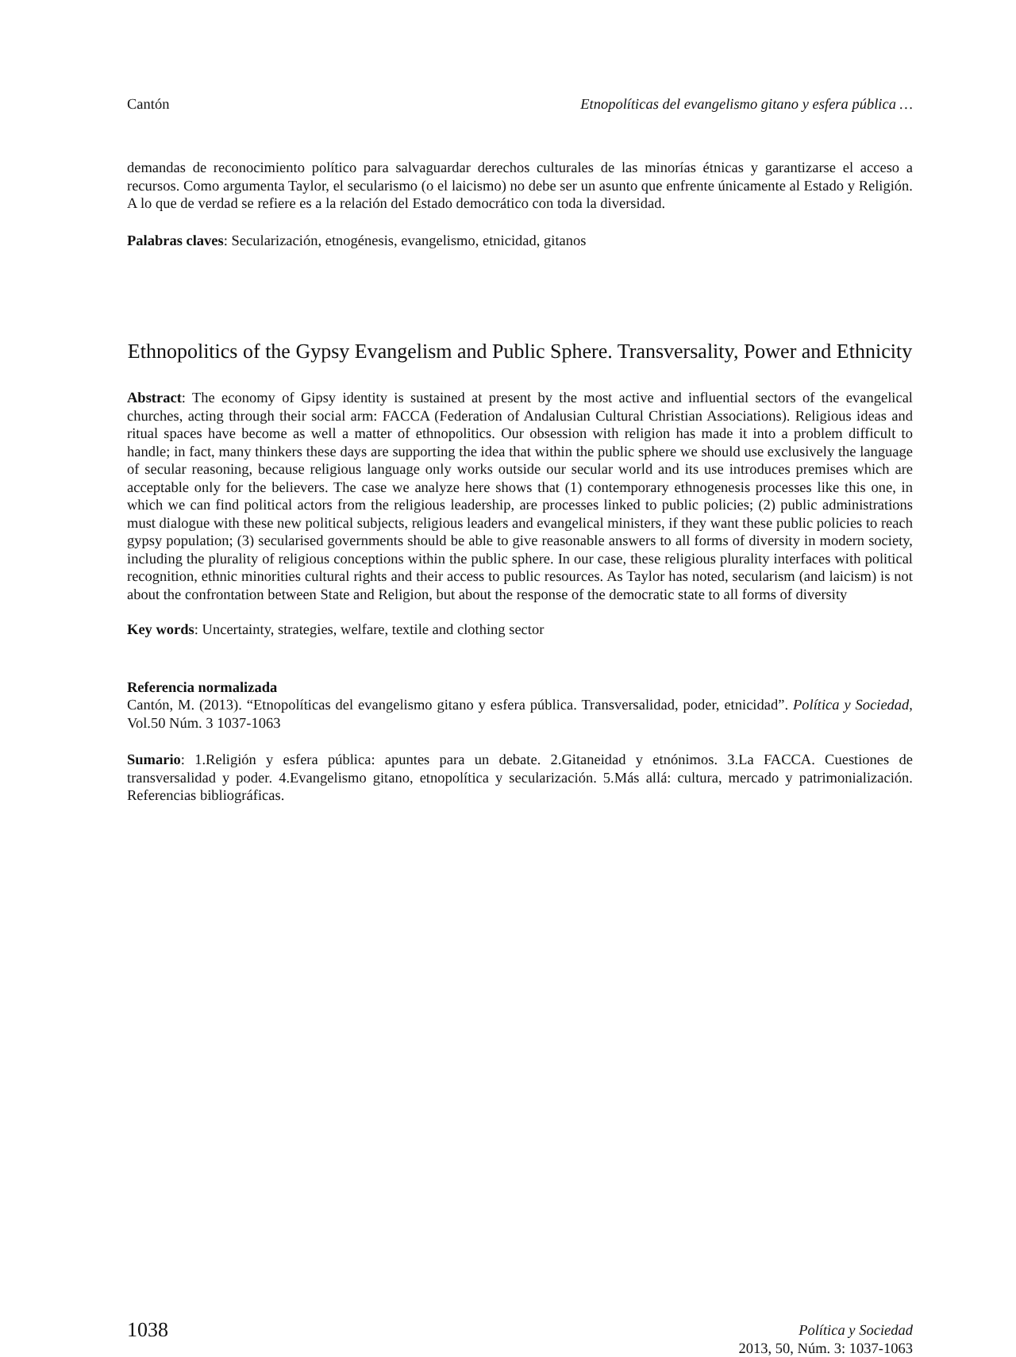Cantón Etnopolíticas del evangelismo gitano y esfera pública …
demandas de reconocimiento político para salvaguardar derechos culturales de las minorías étnicas y garantizarse el acceso a recursos. Como argumenta Taylor, el secularismo (o el laicismo) no debe ser un asunto que enfrente únicamente al Estado y Religión. A lo que de verdad se refiere es a la relación del Estado democrático con toda la diversidad.
Palabras claves: Secularización, etnogénesis, evangelismo, etnicidad, gitanos
Ethnopolitics of the Gypsy Evangelism and Public Sphere. Transversality, Power and Ethnicity
Abstract: The economy of Gipsy identity is sustained at present by the most active and influential sectors of the evangelical churches, acting through their social arm: FACCA (Federation of Andalusian Cultural Christian Associations). Religious ideas and ritual spaces have become as well a matter of ethnopolitics. Our obsession with religion has made it into a problem difficult to handle; in fact, many thinkers these days are supporting the idea that within the public sphere we should use exclusively the language of secular reasoning, because religious language only works outside our secular world and its use introduces premises which are acceptable only for the believers. The case we analyze here shows that (1) contemporary ethnogenesis processes like this one, in which we can find political actors from the religious leadership, are processes linked to public policies; (2) public administrations must dialogue with these new political subjects, religious leaders and evangelical ministers, if they want these public policies to reach gypsy population; (3) secularised governments should be able to give reasonable answers to all forms of diversity in modern society, including the plurality of religious conceptions within the public sphere. In our case, these religious plurality interfaces with political recognition, ethnic minorities cultural rights and their access to public resources. As Taylor has noted, secularism (and laicism) is not about the confrontation between State and Religion, but about the response of the democratic state to all forms of diversity
Key words: Uncertainty, strategies, welfare, textile and clothing sector
Referencia normalizada
Cantón, M. (2013). “Etnopolíticas del evangelismo gitano y esfera pública. Transversalidad, poder, etnicidad”. Política y Sociedad, Vol.50 Núm. 3 1037-1063
Sumario: 1.Religión y esfera pública: apuntes para un debate. 2.Gitaneidad y etnónimos. 3.La FACCA. Cuestiones de transversalidad y poder. 4.Evangelismo gitano, etnopolítica y secularización. 5.Más allá: cultura, mercado y patrimonialización. Referencias bibliográficas.
1038 Política y Sociedad
2013, 50, Núm. 3: 1037-1063